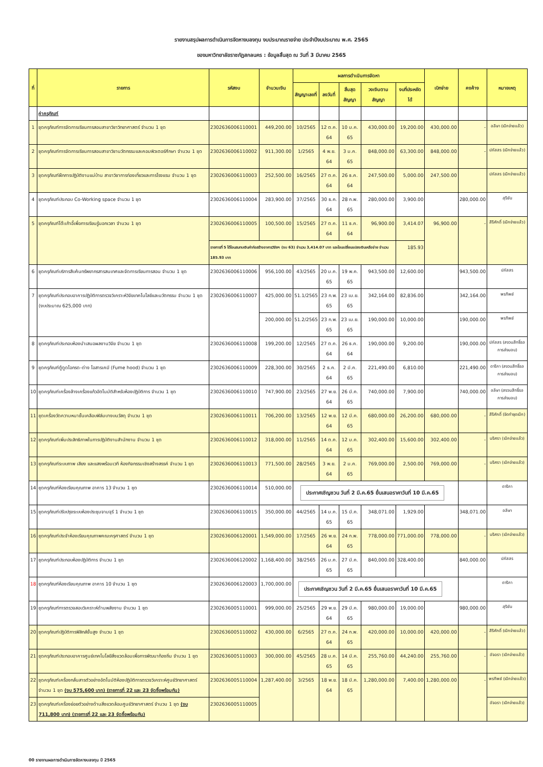รายงานสรุปผลการดำเนินการจัดหางบลงทุน งบประมาณรายจ่าย ประจำปีงบประมาณ พ.ศ. 2565
ของมหาวิทยาลัยราชภัฏสกลนคร : ข้อมูลสิ้นสุด ณ วันที่ 3 มีนาคม 2565
| ที่ | รายการ | รหัสงบ | จำนวนเงิน | ผลการดำเนินการจัดหา | | | | | เบิกจ่าย | คงค้าง | หมายเหตุ |
| --- | --- | --- | --- | --- | --- | --- | --- | --- | --- | --- | --- |
| | | | | สัญญาเลขที่ | ลงวันที่ | สิ้นสุดสัญญา | วงเงินตามสัญญา | งบที่ประหยัดได้ | | | |
| | ค่าครุภัณฑ์ | | | | | | | | | | |
| 1 | ชุดครุภัณฑ์การจัดการเรียนการสอนสาขาวิชาวิทยาศาสตร์ จำนวน 1 ชุด | 2302636006110001 | 449,200.00 | 10/2565 | 12 ต.ค. 64 | 10 ม.ค. 65 | 430,000.00 | 19,200.00 | 430,000.00 | - | อลิษา (เบิกจ่ายแล้ว) |
| 2 | ชุดครุภัณฑ์การจัดการเรียนการสอนสาขาวิชานวัตกรรมและคอมพิวเตอร์ศึกษา จำนวน 1 ชุด | 2302636006110002 | 911,300.00 | 1/2565 | 4 พ.ย. 64 | 3 ม.ค. 65 | 848,000.00 | 63,300.00 | 848,000.00 | - | ปภัสสร (เบิกจ่ายแล้ว) |
| 3 | ชุดครุภัณฑ์ฝึกการปฏิบัติงานแม่บ้าน สาขาวิชาการท่องเที่ยวและการโรงแรม จำนวน 1 ชุด | 2302636006110003 | 252,500.00 | 16/2565 | 27 ต.ค. 64 | 26 ธ.ค. 64 | 247,500.00 | 5,000.00 | 247,500.00 | | ปภัสสร (เบิกจ่ายแล้ว) |
| 4 | ชุดครุภัณฑ์ประกอบ Co-Working space จำนวน 1 ชุด | 2302636006110004 | 283,900.00 | 37/2565 | 30 ธ.ค. 64 | 28 ก.พ. 65 | 280,000.00 | 3,900.00 | | 280,000.00 | สุริยัน |
| 5 | ชุดครุภัณฑ์โต๊ะเก้าอี้เพื่อการเรียนรู้นอกเวลา จำนวน 1 ชุด | 2302636006110005 | 100,500.00 | 15/2565 | 27 ต.ค. 64 | 11 ธ.ค. 64 | 96,900.00 | 3,414.07 | 96,900.00 | - | สิริศักดิ์ (เบิกจ่ายแล้ว) |
| | | รายการที่ 5 ได้โอนสมทบเงินค่าก่อสร้างอาคารวิจัยฯ (งบ 63) จำนวน 3,414.07 บาท และโอนเปลี่ยนแปลงเงินเหลือจ่าย จำนวน 185.93 บาท | | | | | | 185.93 | | | |
| 6 | ชุดครุภัณฑ์บริการสืบค้นทรัพยากรสารสนเทศและจัดการเรียนการสอน จำนวน 1 ชุด | 2302636006110006 | 956,100.00 | 43/2565 | 20 ม.ค. 65 | 19 พ.ค. 65 | 943,500.00 | 12,600.00 | | 943,500.00 | ปภัสสร |
| 7 | ชุดครุภัณฑ์ประกอบอาคารปฏิบัติการตรวจวิเคราะห์วิจัยเทคโนโลยีและนวัตกรรม จำนวน 1 ชุด (งบประมาณ 625,000 บาท) | 2302636006110007 | 425,000.00 | 51.1/2565 | 23 ก.พ. 65 | 23 เม.ย. 65 | 342,164.00 | 82,836.00 | | 342,164.00 | พรทิพย์ |
| | | | 200,000.00 | 51.2/2565 | 23 ก.พ. 65 | 23 เม.ย. 65 | 190,000.00 | 10,000.00 | | 190,000.00 | พรทิพย์ |
| 8 | ชุดครุภัณฑ์ประกอบห้องนำเสนอผลงานวิจัย จำนวน 1 ชุด | 2302636006110008 | 199,200.00 | 12/2565 | 27 ต.ค. 64 | 26 ธ.ค. 64 | 190,000.00 | 9,200.00 | | 190,000.00 | ปภัสสร (สงวนสิทธิ์รอการส่งมอบ) |
| 9 | ชุดครุภัณฑ์ตู้ดูดไอกรด-ด่าง ไอสารเคมี (Fume hood) จำนวน 1 ชุด | 2302636006110009 | 228,300.00 | 30/2565 | 2 ธ.ค. 64 | 2 มี.ค. 65 | 221,490.00 | 6,810.00 | | 221,490.00 | ดาริกา (สงวนสิทธิ์รอการส่งมอบ) |
| 10 | ชุดครุภัณฑ์เครื่องล้างเครื่องแก้วอัตโนมัติสำหรับห้องปฏิบัติการ จำนวน 1 ชุด | 2302636006110010 | 747,900.00 | 23/2565 | 27 พ.ย. 64 | 26 มี.ค. 65 | 740,000.00 | 7,900.00 | | 740,000.00 | อลิษา (สงวนสิทธิ์รอการส่งมอบ) |
| 11 | ชุดเครื่องวัดความหนาชั้นเคลือบฟิล์มบางบนวัสดุ จำนวน 1 ชุด | 2302636006110011 | 706,200.00 | 13/2565 | 12 พ.ย. 64 | 12 มี.ค. 65 | 680,000.00 | 26,200.00 | 680,000.00 | - | สิริศักดิ์ (จัดทำชุดเบิก) |
| 12 | ชุดครุภัณฑ์เพิ่มประสิทธิภาพในการปฏิบัติงานสำนักงาน จำนวน 1 ชุด | 2302636006110012 | 318,000.00 | 11/2565 | 14 ต.ค. 64 | 12 ม.ค. 65 | 302,400.00 | 15,600.00 | 302,400.00 | - | นริศรา (เบิกจ่ายแล้ว) |
| 13 | ชุดครุภัณฑ์ระบบภาพ เสียง และแสงพร้อมเวที ห้องกิจกรรมเชิงสร้างสรรค์ จำนวน 1 ชุด | 2302636006110013 | 771,500.00 | 28/2565 | 3 พ.ย. 64 | 2 ม.ค. 65 | 769,000.00 | 2,500.00 | 769,000.00 | - | นริศรา (เบิกจ่ายแล้ว) |
| 14 | ชุดครุภัณฑ์ห้องเรียนคุณภาพ อาคาร 13 จำนวน 1 ชุด | 2302636006110014 | 510,000.00 | ประกาศเชิญชวน วันที่ 2 มี.ค.65 ยื่นเสนอราคาวันที่ 10 มี.ค.65 | | | | | | | ดาริกา |
| 15 | ชุดครุภัณฑ์ปรับปรุงระบบห้องประชุมจามจุรี 1 จำนวน 1 ชุด | 2302636006110015 | 350,000.00 | 44/2565 | 14 ม.ค. 65 | 15 มี.ค. 65 | 348,071.00 | 1,929.00 | | 348,071.00 | อลิษา |
| 16 | ชุดครุภัณฑ์ประจำห้องเรียนคุณภาพคณะครุศาสตร์ จำนวน 1 ชุด | 2302636006120001 | 1,549,000.00 | 17/2565 | 26 พ.ย. 64 | 24 ก.พ. 65 | 778,000.00 | 771,000.00 | 778,000.00 | - | นริศรา (เบิกจ่ายแล้ว) |
| 17 | ชุดครุภัณฑ์ประกอบห้องปฏิบัติการ จำนวน 1 ชุด | 2302636006120002 | 1,168,400.00 | 38/2565 | 26 ม.ค. 65 | 27 มี.ค. 65 | 840,000.00 | 328,400.00 | | 840,000.00 | ปภัสสร |
| 18 | ชุดครุภัณฑ์ห้องเรียนคุณภาพ อาคาร 10 จำนวน 1 ชุด | 2302636006120003 | 1,700,000.00 | ประกาศเชิญชวน วันที่ 2 มี.ค.65 ยื่นเสนอราคาวันที่ 10 มี.ค.65 | | | | | | | ดาริกา |
| 19 | ชุดครุภัณฑ์การตรวจสอบวิเคราะห์ด้านพลังงาน จำนวน 1 ชุด | 2302636005110001 | 999,000.00 | 25/2565 | 29 พ.ย. 64 | 29 มี.ค. 65 | 980,000.00 | 19,000.00 | | 980,000.00 | สุริยัน |
| 20 | ชุดครุภัณฑ์ปฏิบัติการฟิสิกส์ขั้นสูง จำนวน 1 ชุด | 2302636005110002 | 430,000.00 | 6/2565 | 27 ต.ค. 64 | 24 ก.พ. 65 | 420,000.00 | 10,000.00 | 420,000.00 | - | สิริศักดิ์ (เบิกจ่ายแล้ว) |
| 21 | ชุดครุภัณฑ์ประกอบอาคารศูนย์เทคโนโลยีสิ่งแวดล้อมเพื่อการพัฒนาท้องถิ่น จำนวน 1 ชุด | 2302636005110003 | 300,000.00 | 45/2565 | 28 ม.ค. 65 | 14 มี.ค. 65 | 255,760.00 | 44,240.00 | 255,760.00 | - | อัจฉรา (เบิกจ่ายแล้ว) |
| 22 | ชุดครุภัณฑ์เครื่องกลั่นสารตัวอย่างอัตโนมัติห้องปฏิบัติการตรวจวิเคราะห์ศูนย์วิทยาศาสตร์ จำนวน 1 ชุด (งบ 575,600 บาท) (รายการที่ 22 และ 23 จัดซื้อพร้อมกัน) | 2302636005110004 | 1,287,400.00 | 3/2565 | 18 พ.ย. 64 | 18 มี.ค. 65 | 1,280,000.00 | 7,400.00 | 1,280,000.00 | - | พรทิพย์ (เบิกจ่ายแล้ว) |
| 23 | ชุดครุภัณฑ์เครื่องย่อยตัวอย่างด้านสิ่งแวดล้อมศูนย์วิทยาศาสตร์ จำนวน 1 ชุด (งบ 711,800 บาท) (รายการที่ 22 และ 23 จัดซื้อพร้อมกัน) | 2302636005110005 | | | | | | | | | อัจฉรา (เบิกจ่ายแล้ว) |
00 รายงานผลการดำเนินการจัดหางบลงทุน ปี 2565